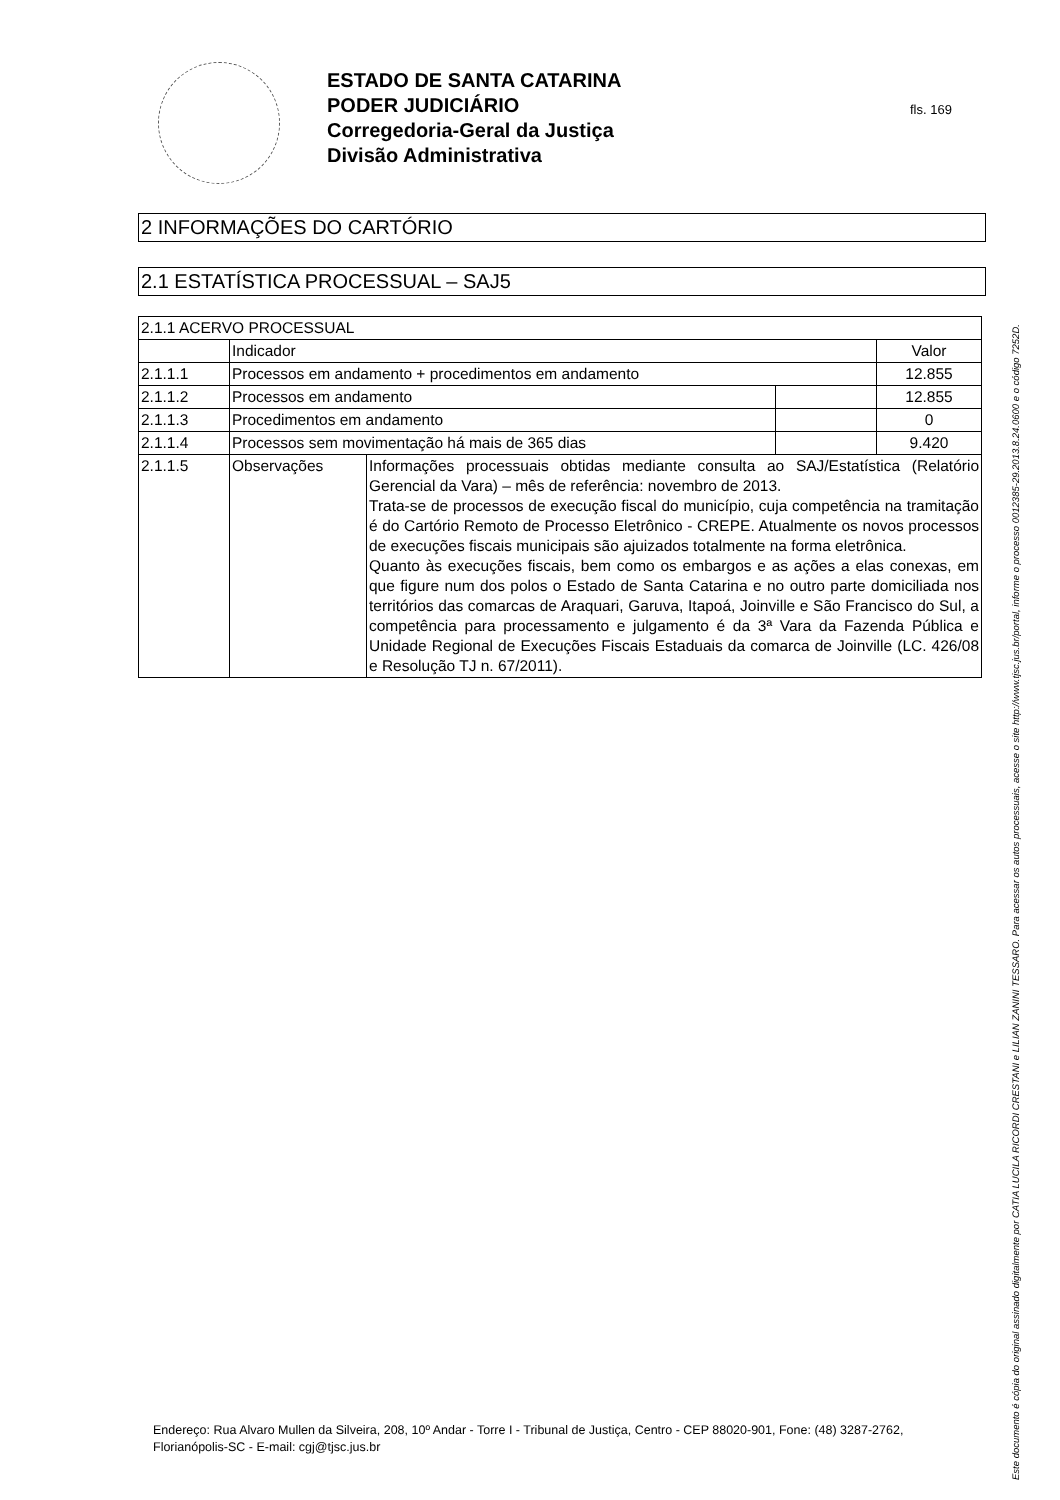ESTADO DE SANTA CATARINA
PODER JUDICIÁRIO
Corregedoria-Geral da Justiça
Divisão Administrativa
fls. 169
2 INFORMAÇÕES DO CARTÓRIO
2.1 ESTATÍSTICA PROCESSUAL – SAJ5
| 2.1.1 ACERVO PROCESSUAL | | | | |
| | Indicador | | | Valor |
| 2.1.1.1 | Processos em andamento + procedimentos em andamento | | | 12.855 |
| 2.1.1.2 | Processos em andamento | | | 12.855 |
| 2.1.1.3 | Procedimentos em andamento | | | 0 |
| 2.1.1.4 | Processos sem movimentação há mais de 365 dias | | | 9.420 |
| 2.1.1.5 | Observações | Informações processuais obtidas mediante consulta ao SAJ/Estatística (Relatório Gerencial da Vara) – mês de referência: novembro de 2013. Trata-se de processos de execução fiscal do município, cuja competência na tramitação é do Cartório Remoto de Processo Eletrônico - CREPE. Atualmente os novos processos de execuções fiscais municipais são ajuizados totalmente na forma eletrônica. Quanto às execuções fiscais, bem como os embargos e as ações a elas conexas, em que figure num dos polos o Estado de Santa Catarina e no outro parte domiciliada nos territórios das comarcas de Araquari, Garuva, Itapoá, Joinville e São Francisco do Sul, a competência para processamento e julgamento é da 3ª Vara da Fazenda Pública e Unidade Regional de Execuções Fiscais Estaduais da comarca de Joinville (LC. 426/08 e Resolução TJ n. 67/2011). | | |
Endereço: Rua Alvaro Mullen da Silveira, 208, 10º Andar - Torre I - Tribunal de Justiça, Centro - CEP 88020-901, Fone: (48) 3287-2762, Florianópolis-SC - E-mail: cgj@tjsc.jus.br
Este documento é cópia do original assinado digitalmente por CATIA LUCILA RICORDI CRESTANI e LILIAN ZANINI TESSARO. Para acessar os autos processuais, acesse o site http://www.tjsc.jus.br/portal, informe o processo 0012385-29.2013.8.24.0600 e o código 7252D.